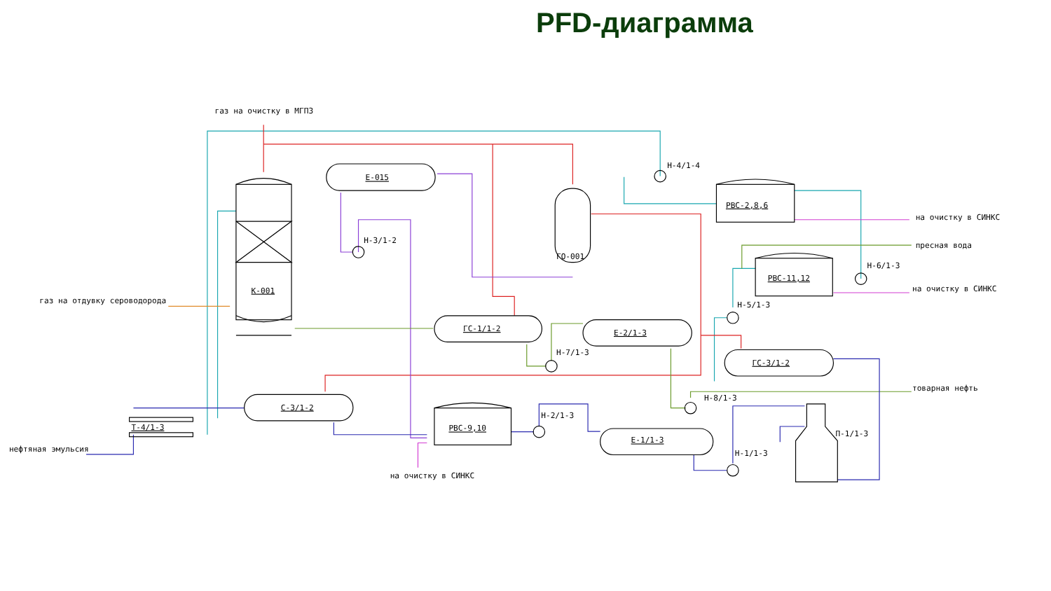PFD-диаграмма
газ на очистку в МГПЗ
Е-015
Н-4/1-4
РВС-2,8,6
на очистку в СИНКС
Н-3/1-2
ГО-001
пресная вода
Н-6/1-3
РВС-11,12
на очистку в СИНКС
К-001
газ на отдувку сероводорода
Н-5/1-3
ГС-1/1-2
Е-2/1-3
Н-7/1-3
ГС-3/1-2
товарная нефть
Н-8/1-3
С-3/1-2
Н-2/1-3
Т-4/1-3
РВС-9,10
П-1/1-3
Е-1/1-3
нефтяная эмульсия
Н-1/1-3
на очистку в СИНКС